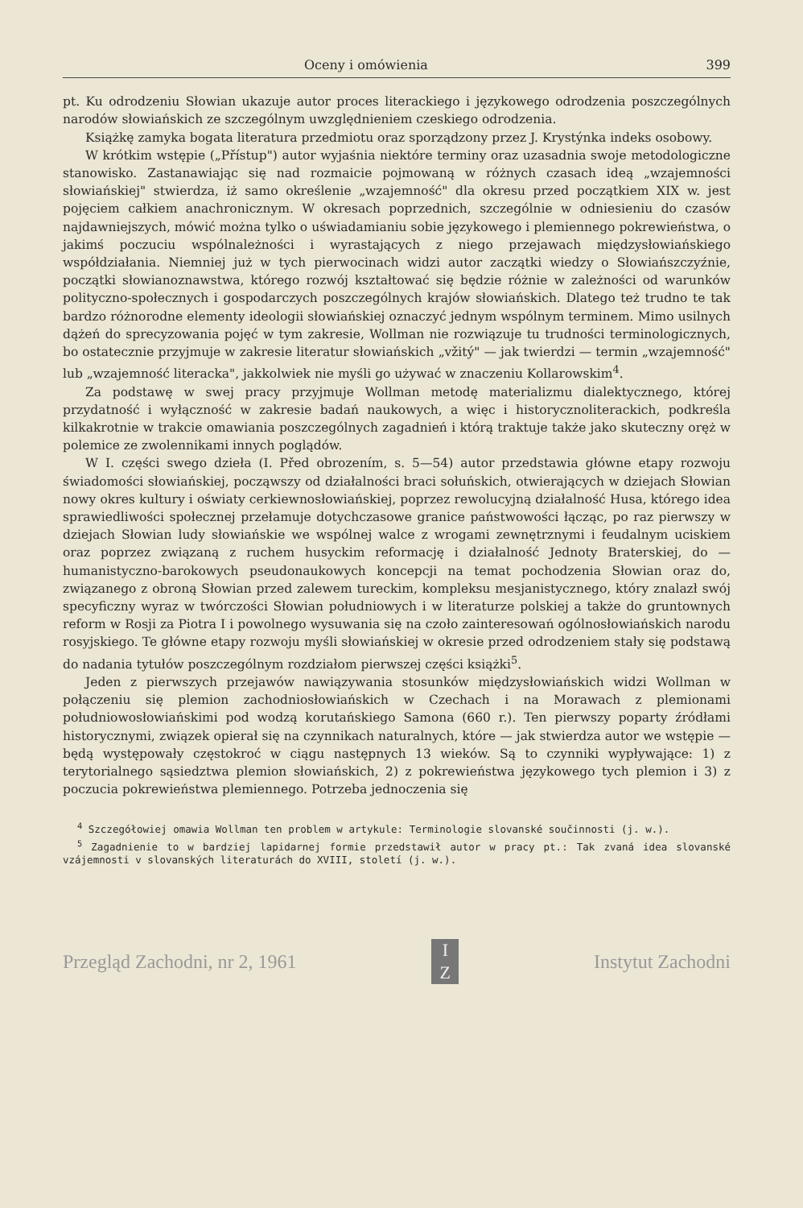Oceny i omówienia 399
pt. Ku odrodzeniu Słowian ukazuje autor proces literackiego i językowego odrodzenia poszczególnych narodów słowiańskich ze szczególnym uwzględnieniem czeskiego odrodzenia.
Książkę zamyka bogata literatura przedmiotu oraz sporządzony przez J. Krystýnka indeks osobowy.
W krótkim wstępie („Přístup") autor wyjaśnia niektóre terminy oraz uzasadnia swoje metodologiczne stanowisko. Zastanawiając się nad rozmaicie pojmowaną w różnych czasach ideą „wzajemności słowiańskiej" stwierdza, iż samo określenie „wzajemność" dla okresu przed początkiem XIX w. jest pojęciem całkiem anachronicznym. W okresach poprzednich, szczególnie w odniesieniu do czasów najdawniejszych, mówić można tylko o uświadamianiu sobie językowego i plemiennego pokrewieństwa, o jakimś poczuciu wspólnależności i wyrastających z niego przejawach międzysłowiańskiego współdziałania. Niemniej już w tych pierwocinach widzi autor zaczątki wiedzy o Słowiańszczyźnie, początki słowianoznawstwa, którego rozwój kształtować się będzie różnie w zależności od warunków polityczno-społecznych i gospodarczych poszczególnych krajów słowiańskich. Dlatego też trudno te tak bardzo różnorodne elementy ideologii słowiańskiej oznaczyć jednym wspólnym terminem. Mimo usilnych dążeń do sprecyzowania pojęć w tym zakresie, Wollman nie rozwiązuje tu trudności terminologicznych, bo ostatecznie przyjmuje w zakresie literatur słowiańskich „vžitý" — jak twierdzi — termin „wzajemność" lub „wzajemność literacka", jakkolwiek nie myśli go używać w znaczeniu Kollarowskim<sup>4</sup>.
Za podstawę w swej pracy przyjmuje Wollman metodę materializmu dialektycznego, której przydatność i wyłączność w zakresie badań naukowych, a więc i historycznoliterackich, podkreśla kilkakrotnie w trakcie omawiania poszczególnych zagadnień i którą traktuje także jako skuteczny oręż w polemice ze zwolennikami innych poglądów.
W I. części swego dzieła (I. Před obrozením, s. 5—54) autor przedstawia główne etapy rozwoju świadomości słowiańskiej, począwszy od działalności braci sołuńskich, otwierających w dziejach Słowian nowy okres kultury i oświaty cerkiewnosłowiańskiej, poprzez rewolucyjną działalność Husa, którego idea sprawiedliwości społecznej przełamuje dotychczasowe granice państwowości łącząc, po raz pierwszy w dziejach Słowian ludy słowiańskie we wspólnej walce z wrogami zewnętrznymi i feudalnym uciskiem oraz poprzez związaną z ruchem husyckim reformację i działalność Jednoty Braterskiej, do — humanistyczno-barokowych pseudonaukowych koncepcji na temat pochodzenia Słowian oraz do, związanego z obroną Słowian przed zalewem tureckim, kompleksu mesjanistycznego, który znalazł swój specyficzny wyraz w twórczości Słowian południowych i w literaturze polskiej a także do gruntownych reform w Rosji za Piotra I i powolnego wysuwania się na czoło zainteresowań ogólnosłowiańskich narodu rosyjskiego. Te główne etapy rozwoju myśli słowiańskiej w okresie przed odrodzeniem stały się podstawą do nadania tytułów poszczególnym rozdziałom pierwszej części książki<sup>5</sup>.
Jeden z pierwszych przejawów nawiązywania stosunków międzysłowiańskich widzi Wollman w połączeniu się plemion zachodniosłowiańskich w Czechach i na Morawach z plemionami południowosłowiańskimi pod wodzą korutańskiego Samona (660 r.). Ten pierwszy poparty źródłami historycznymi, związek opierał się na czynnikach naturalnych, które — jak stwierdza autor we wstępie — będą występowały częstokroć w ciągu następnych 13 wieków. Są to czynniki wypływające: 1) z terytorialnego sąsiedztwa plemion słowiańskich, 2) z pokrewieństwa językowego tych plemion i 3) z poczucia pokrewieństwa plemiennego. Potrzeba jednoczenia się
<sup>4</sup> Szczegółowiej omawia Wollman ten problem w artykule: Terminologie slovanské součinnosti (j. w.).
<sup>5</sup> Zagadnienie to w bardziej lapidarnej formie przedstawił autor w pracy pt.: Tak zvaná idea slovanské vzájemnosti v slovanských literaturách do XVIII, století (j. w.).
Przegląd Zachodni, nr 2, 1961 I
Z Instytut Zachodni